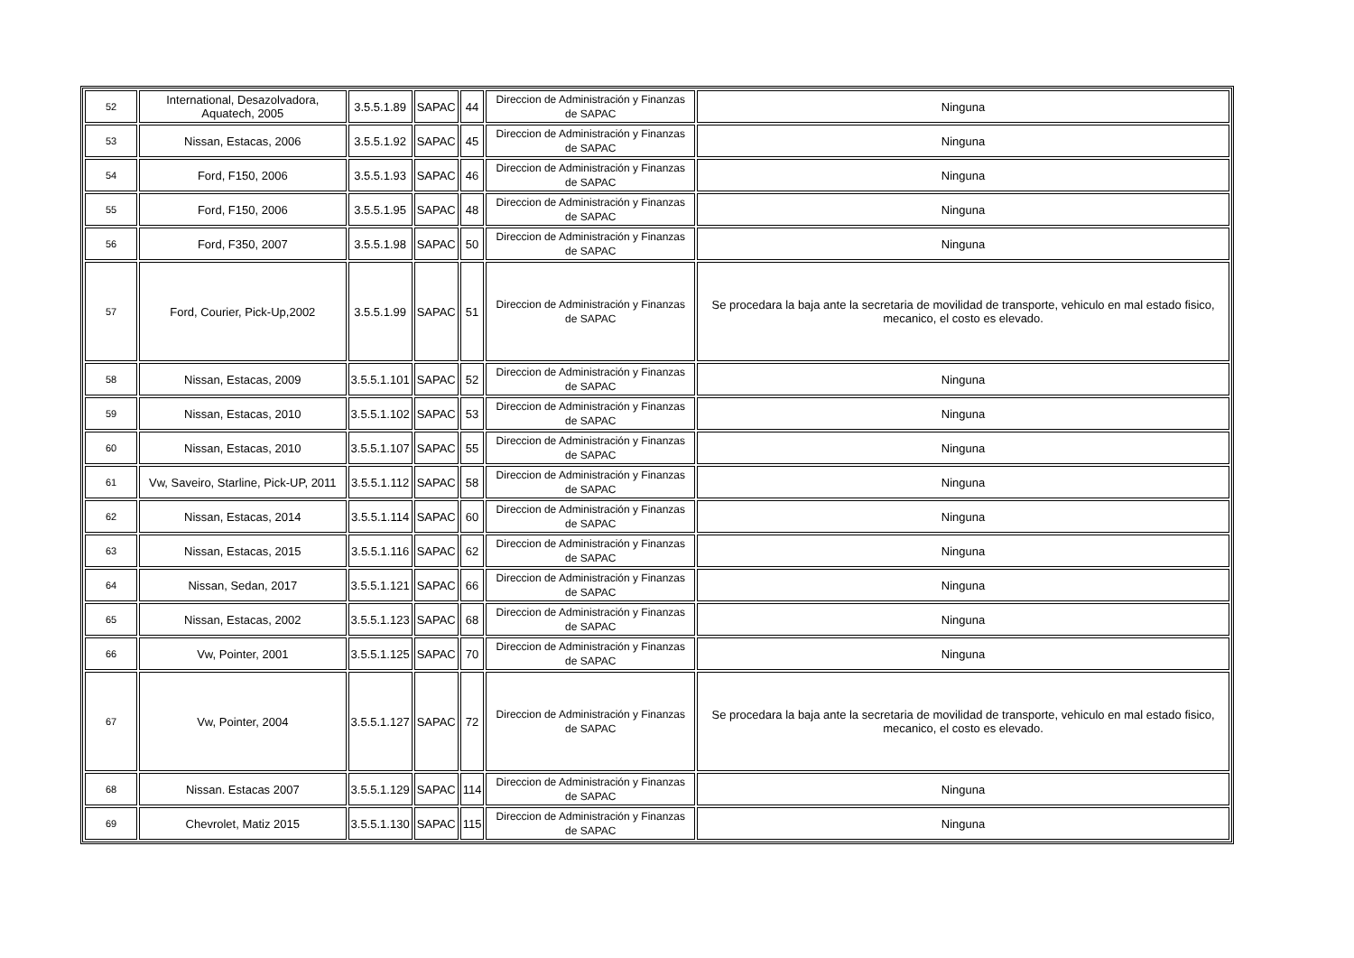| 52 | International, Desazolvadora, Aquatech, 2005 | 3.5.5.1.89 | SAPAC | 44 | Direccion de Administración y Finanzas de SAPAC | Ninguna |
| 53 | Nissan, Estacas, 2006 | 3.5.5.1.92 | SAPAC | 45 | Direccion de Administración y Finanzas de SAPAC | Ninguna |
| 54 | Ford, F150, 2006 | 3.5.5.1.93 | SAPAC | 46 | Direccion de Administración y Finanzas de SAPAC | Ninguna |
| 55 | Ford, F150, 2006 | 3.5.5.1.95 | SAPAC | 48 | Direccion de Administración y Finanzas de SAPAC | Ninguna |
| 56 | Ford, F350, 2007 | 3.5.5.1.98 | SAPAC | 50 | Direccion de Administración y Finanzas de SAPAC | Ninguna |
| 57 | Ford, Courier, Pick-Up,2002 | 3.5.5.1.99 | SAPAC | 51 | Direccion de Administración y Finanzas de SAPAC | Se procedara la baja ante la secretaria de movilidad de transporte, vehiculo en mal estado fisico, mecanico, el costo es elevado. |
| 58 | Nissan, Estacas, 2009 | 3.5.5.1.101 | SAPAC | 52 | Direccion de Administración y Finanzas de SAPAC | Ninguna |
| 59 | Nissan, Estacas, 2010 | 3.5.5.1.102 | SAPAC | 53 | Direccion de Administración y Finanzas de SAPAC | Ninguna |
| 60 | Nissan, Estacas, 2010 | 3.5.5.1.107 | SAPAC | 55 | Direccion de Administración y Finanzas de SAPAC | Ninguna |
| 61 | Vw, Saveiro, Starline, Pick-UP, 2011 | 3.5.5.1.112 | SAPAC | 58 | Direccion de Administración y Finanzas de SAPAC | Ninguna |
| 62 | Nissan, Estacas, 2014 | 3.5.5.1.114 | SAPAC | 60 | Direccion de Administración y Finanzas de SAPAC | Ninguna |
| 63 | Nissan, Estacas, 2015 | 3.5.5.1.116 | SAPAC | 62 | Direccion de Administración y Finanzas de SAPAC | Ninguna |
| 64 | Nissan, Sedan, 2017 | 3.5.5.1.121 | SAPAC | 66 | Direccion de Administración y Finanzas de SAPAC | Ninguna |
| 65 | Nissan, Estacas, 2002 | 3.5.5.1.123 | SAPAC | 68 | Direccion de Administración y Finanzas de SAPAC | Ninguna |
| 66 | Vw, Pointer, 2001 | 3.5.5.1.125 | SAPAC | 70 | Direccion de Administración y Finanzas de SAPAC | Ninguna |
| 67 | Vw, Pointer, 2004 | 3.5.5.1.127 | SAPAC | 72 | Direccion de Administración y Finanzas de SAPAC | Se procedara la baja ante la secretaria de movilidad de transporte, vehiculo en mal estado fisico, mecanico, el costo es elevado. |
| 68 | Nissan. Estacas 2007 | 3.5.5.1.129 | SAPAC | 114 | Direccion de Administración y Finanzas de SAPAC | Ninguna |
| 69 | Chevrolet, Matiz 2015 | 3.5.5.1.130 | SAPAC | 115 | Direccion de Administración y Finanzas de SAPAC | Ninguna |